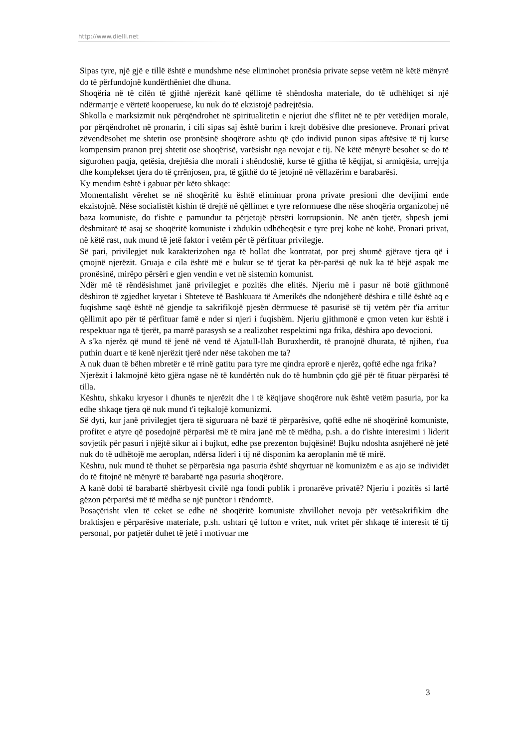http://www.dielli.net
Sipas tyre, një gjë e tillë është e mundshme nëse eliminohet pronësia private sepse vetëm në këtë mënyrë do të përfundojnë kundërthëniet dhe dhuna.
Shoqëria në të cilën të gjithë njerëzit kanë qëllime të shëndosha materiale, do të udhëhiqet si një ndërmarrje e vërtetë kooperuese, ku nuk do të ekzistojë padrejtësia.
Shkolla e marksizmit nuk përqëndrohet në spiritualitetin e njeriut dhe s'flitet në te për vetëdijen morale, por përqëndrohet në pronarin, i cili sipas saj është burim i krejt dobësive dhe presioneve. Pronari privat zëvendësohet me shtetin ose pronësinë shoqërore ashtu që çdo individ punon sipas aftësive të tij kurse kompensim pranon prej shtetit ose shoqërisë, varësisht nga nevojat e tij. Në këtë mënyrë besohet se do të sigurohen paqja, qetësia, drejtësia dhe morali i shëndoshë, kurse të gjitha të këqijat, si armiqësia, urrejtja dhe komplekset tjera do të çrrënjosen, pra, të gjithë do të jetojnë në vëllazërim e barabarësi.
Ky mendim është i gabuar për këto shkaqe:
Momentalisht vërehet se në shoqëritë ku është eliminuar prona private presioni dhe devijimi ende ekzistojnë. Nëse socialistët kishin të drejtë në qëllimet e tyre reformuese dhe nëse shoqëria organizohej në baza komuniste, do t'ishte e pamundur ta përjetojë përsëri korrupsionin. Në anën tjetër, shpesh jemi dëshmitarë të asaj se shoqëritë komuniste i zhdukin udhëheqësit e tyre prej kohe në kohë. Pronari privat, në këtë rast, nuk mund të jetë faktor i vetëm për të përfituar privilegje.
Së pari, privilegjet nuk karakterizohen nga të hollat dhe kontratat, por prej shumë gjërave tjera që i çmojnë njerëzit. Gruaja e cila është më e bukur se të tjerat ka për-parësi që nuk ka të bëjë aspak me pronësinë, mirëpo përsëri e gjen vendin e vet në sistemin komunist.
Ndër më të rëndësishmet janë privilegjet e pozitës dhe elitës. Njeriu më i pasur në botë gjithmonë dëshiron të zgjedhet kryetar i Shteteve të Bashkuara të Amerikës dhe ndonjëherë dëshira e tillë është aq e fuqishme saqë është në gjendje ta sakrifikojë pjesën dërrmuese të pasurisë së tij vetëm për t'ia arritur qëllimit apo për të përfituar famë e nder si njeri i fuqishëm. Njeriu gjithmonë e çmon veten kur është i respektuar nga të tjerët, pa marrë parasysh se a realizohet respektimi nga frika, dëshira apo devocioni.
A s'ka njerëz që mund të jenë në vend të Ajatull-llah Buruxherdit, të pranojnë dhurata, të njihen, t'ua puthin duart e të kenë njerëzit tjerë nder nëse takohen me ta?
A nuk duan të bëhen mbretër e të rrinë gatitu para tyre me qindra eprorë e njerëz, qoftë edhe nga frika?
Njerëzit i lakmojnë këto gjëra ngase në të kundërtën nuk do të humbnin çdo gjë për të fituar përparësi të tilla.
Kështu, shkaku kryesor i dhunës te njerëzit dhe i të këqijave shoqërore nuk është vetëm pasuria, por ka edhe shkaqe tjera që nuk mund t'i tejkalojë komunizmi.
Së dyti, kur janë privilegjet tjera të siguruara në bazë të përparësive, qoftë edhe në shoqërinë komuniste, profitet e atyre që posedojnë përparësi më të mira janë më të mëdha, p.sh. a do t'ishte interesimi i liderit sovjetik për pasuri i njëjtë sikur ai i bujkut, edhe pse prezenton bujqësinë! Bujku ndoshta asnjëherë në jetë nuk do të udhëtojë me aeroplan, ndërsa lideri i tij në disponim ka aeroplanin më të mirë.
Kështu, nuk mund të thuhet se përparësia nga pasuria është shqyrtuar në komunizëm e as ajo se individët do të fitojnë në mënyrë të barabartë nga pasuria shoqërore.
A kanë dobi të barabartë shërbyesit civilë nga fondi publik i pronarëve privatë? Njeriu i pozitës si lartë gëzon përparësi më të mëdha se një punëtor i rëndomtë.
Posaçërisht vlen të ceket se edhe në shoqëritë komuniste zhvillohet nevoja për vetësakrifikim dhe braktisjen e përparësive materiale, p.sh. ushtari që lufton e vritet, nuk vritet për shkaqe të interesit të tij personal, por patjetër duhet të jetë i motivuar me
3